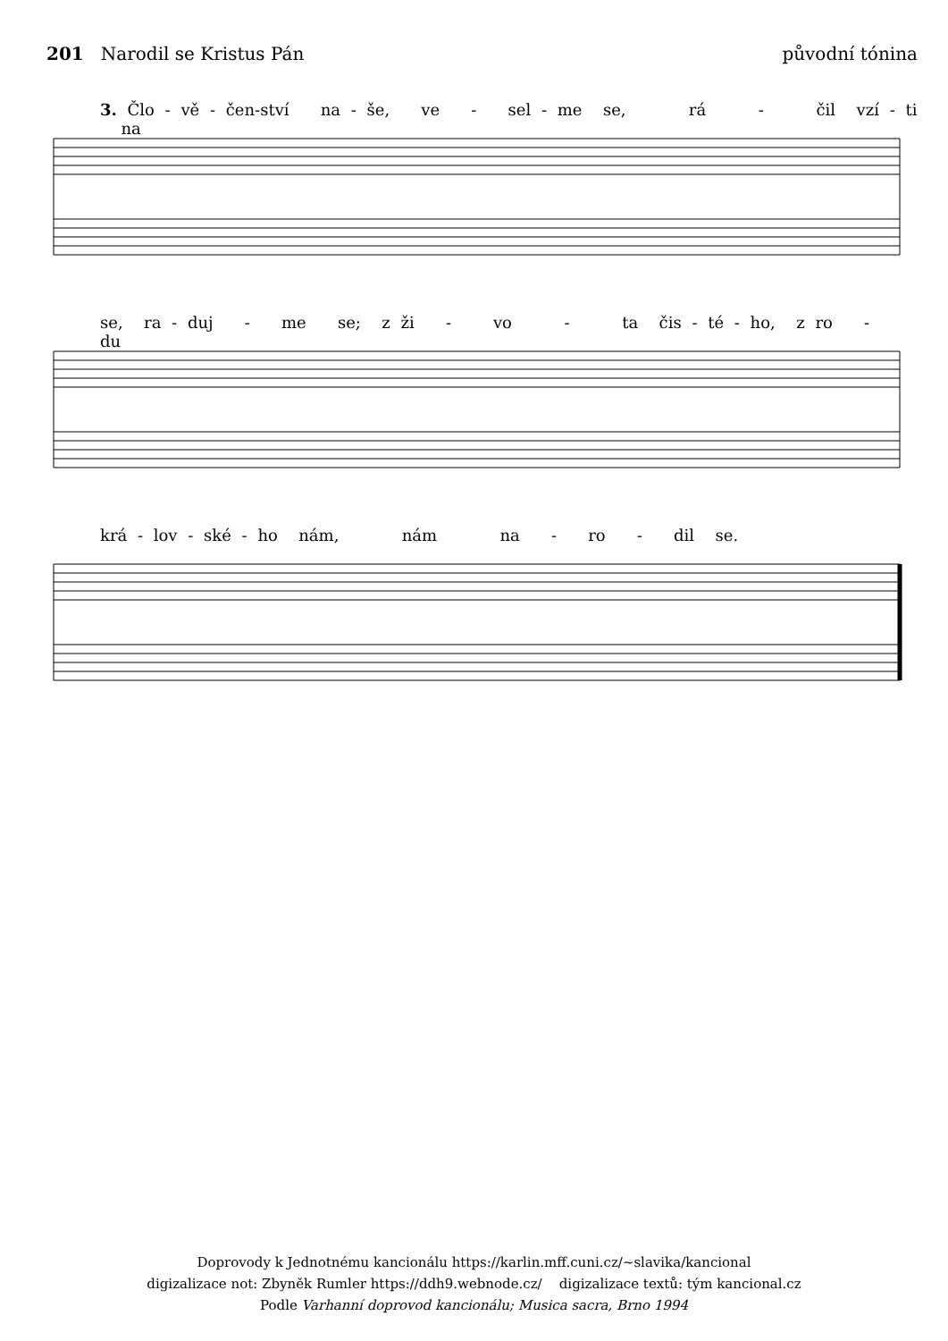201 Narodil se Kristus Pán původní tónina
3. Člo - vě - čen-ství na - še, ve - sel - me se, rá - čil vzí - ti na
se, ra - duj - me se; z ži - vo - ta čis - té - ho, z ro - du
krá - lov - ské - ho nám, nám na - ro - dil se.
Doprovody k Jednotnému kancionálu https://karlin.mff.cuni.cz/~slavika/kancional
digizalizace not: Zbyněk Rumler https://ddh9.webnode.cz/ digizalizace textů: tým kancional.cz
Podle Varhanní doprovod kancionálu; Musica sacra, Brno 1994